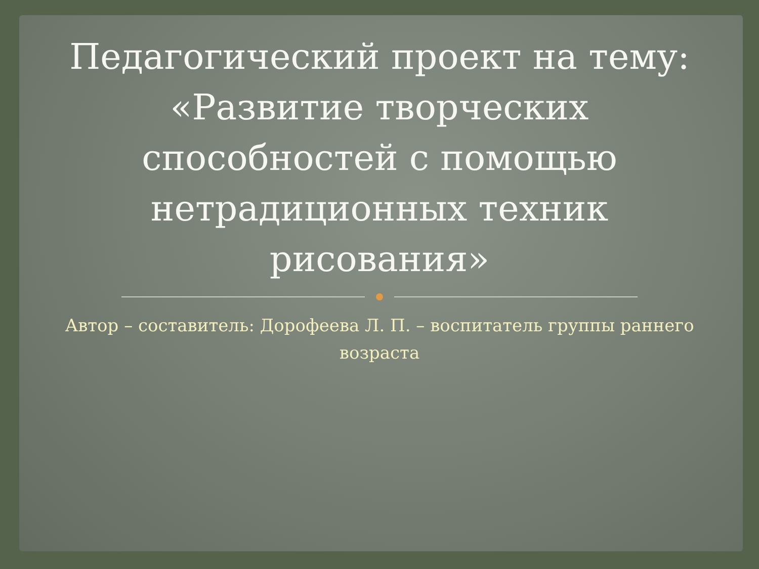Педагогический проект на тему: «Развитие творческих способностей с помощью нетрадиционных техник рисования»
Автор – составитель: Дорофеева Л. П. – воспитатель группы раннего возраста